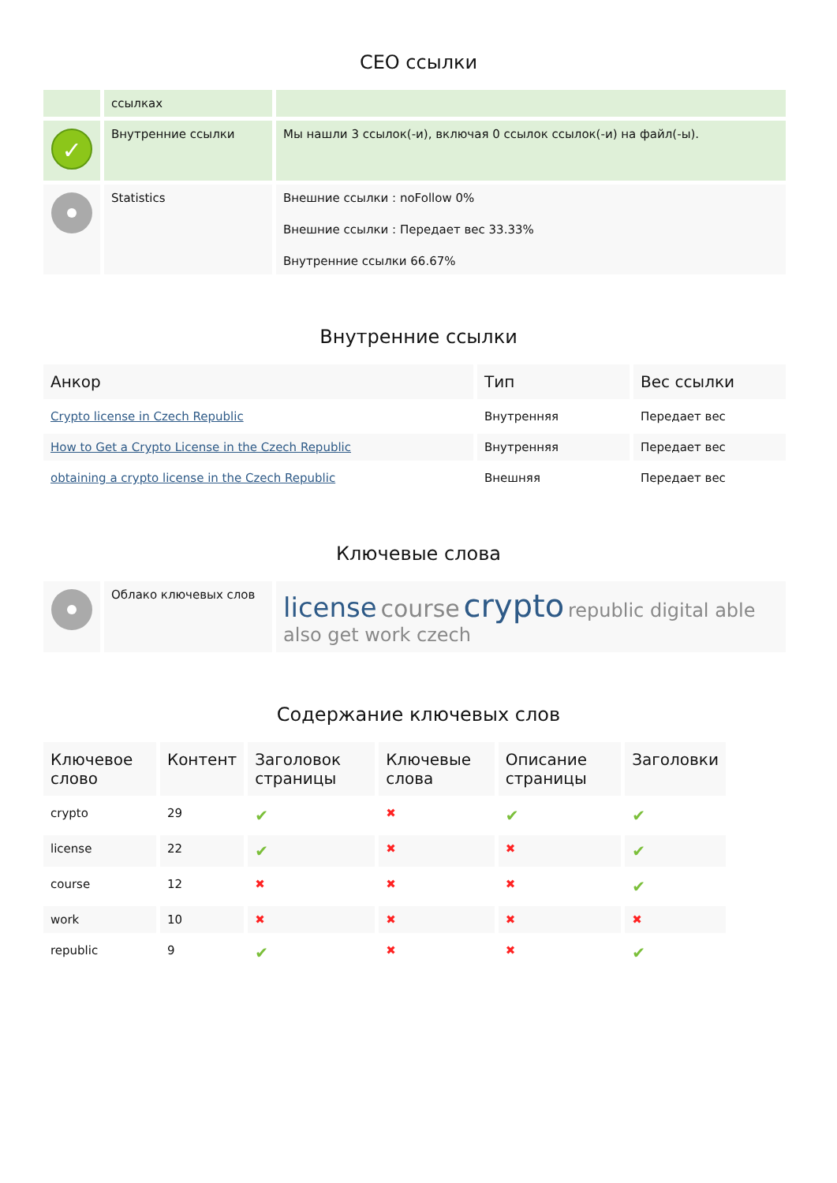СЕО ссылки
| | ссылках | |
| ✓ | Внутренние ссылки | Мы нашли 3 ссылок(-и), включая 0 ссылок ссылок(-и) на файл(-ы). |
| | Statistics | Внешние ссылки : noFollow 0% Внешние ссылки : Передает вес 33.33% Внутренние ссылки 66.67% |
Внутренние ссылки
| Анкор | Тип | Вес ссылки |
| --- | --- | --- |
| Crypto license in Czech Republic | Внутренняя | Передает вес |
| How to Get a Crypto License in the Czech Republic | Внутренняя | Передает вес |
| obtaining a crypto license in the Czech Republic | Внешняя | Передает вес |
Ключевые слова
| | Облако ключевых слов | license course crypto republic digital able also get work czech |
Содержание ключевых слов
| Ключевое слово | Контент | Заголовок страницы | Ключевые слова | Описание страницы | Заголовки |
| --- | --- | --- | --- | --- | --- |
| crypto | 29 | ✔ | ✖ | ✔ | ✔ |
| license | 22 | ✔ | ✖ | ✖ | ✔ |
| course | 12 | ✖ | ✖ | ✖ | ✔ |
| work | 10 | ✖ | ✖ | ✖ | ✖ |
| republic | 9 | ✔ | ✖ | ✖ | ✔ |